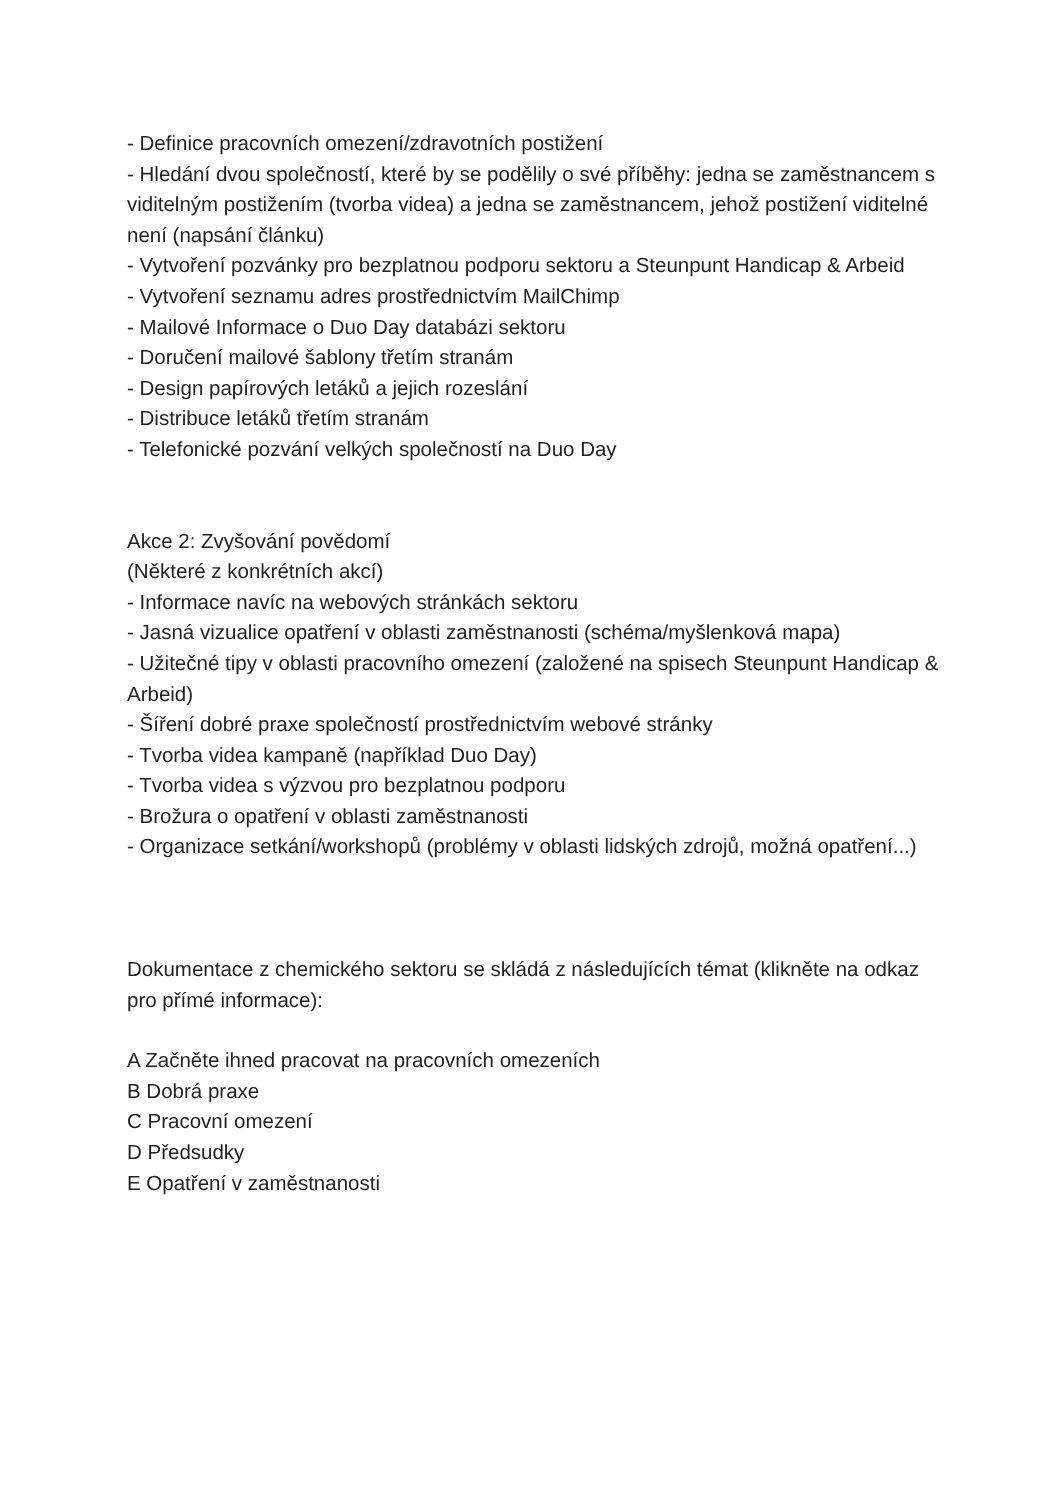- Definice pracovních omezení/zdravotních postižení
- Hledání dvou společností, které by se podělily o své příběhy: jedna se zaměstnancem s viditelným postižením (tvorba videa) a jedna se zaměstnancem, jehož postižení viditelné není (napsání článku)
- Vytvoření pozvánky pro bezplatnou podporu sektoru a Steunpunt Handicap & Arbeid
- Vytvoření seznamu adres prostřednictvím MailChimp
- Mailové Informace o Duo Day databázi sektoru
- Doručení mailové šablony třetím stranám
- Design papírových letáků a jejich rozeslání
- Distribuce letáků třetím stranám
- Telefonické pozvání velkých společností na Duo Day
Akce 2: Zvyšování povědomí
(Některé z konkrétních akcí)
- Informace navíc na webových stránkách sektoru
- Jasná vizualice opatření v oblasti zaměstnanosti (schéma/myšlenková mapa)
- Užitečné tipy v oblasti pracovního omezení (založené na spisech Steunpunt Handicap & Arbeid)
- Šíření dobré praxe společností prostřednictvím webové stránky
- Tvorba videa kampaně (například Duo Day)
- Tvorba videa s výzvou pro bezplatnou podporu
- Brožura o opatření v oblasti zaměstnanosti
- Organizace setkání/workshopů (problémy v oblasti lidských zdrojů, možná opatření...)
Dokumentace z chemického sektoru se skládá z následujících témat (klikněte na odkaz pro přímé informace):
A Začněte ihned pracovat na pracovních omezeních
B Dobrá praxe
C Pracovní omezení
D Předsudky
E Opatření v zaměstnanosti